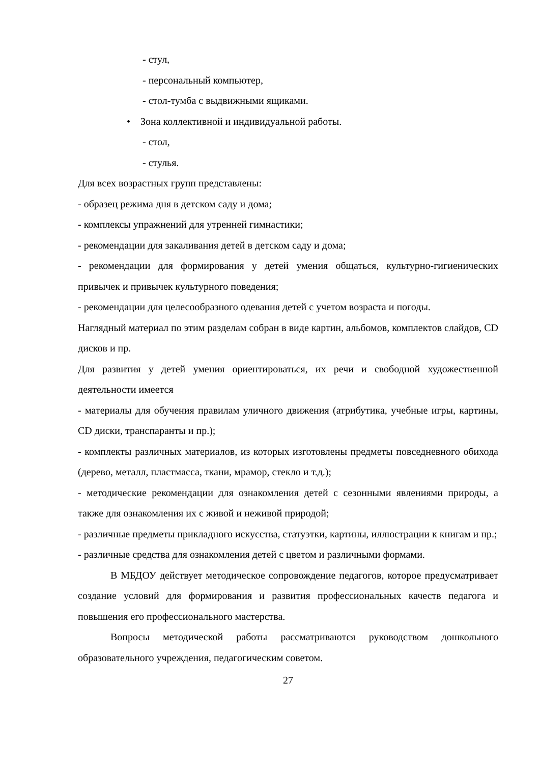- стул,
- персональный компьютер,
- стол-тумба с выдвижными ящиками.
• Зона коллективной и индивидуальной работы.
- стол,
- стулья.
Для всех возрастных групп представлены:
- образец режима дня в детском саду и дома;
- комплексы упражнений для утренней гимнастики;
- рекомендации для закаливания детей в детском саду и дома;
- рекомендации для формирования у детей умения общаться, культурно-гигиенических привычек и привычек культурного поведения;
- рекомендации для целесообразного одевания детей с учетом возраста и погоды.
Наглядный материал по этим разделам собран в виде картин, альбомов, комплектов слайдов, CD дисков и пр.
Для развития у детей умения ориентироваться, их речи и свободной художественной деятельности имеется
- материалы для обучения правилам уличного движения (атрибутика, учебные игры, картины, CD диски, транспаранты и пр.);
- комплекты различных материалов, из которых изготовлены предметы повседневного обихода (дерево, металл, пластмасса, ткани, мрамор, стекло и т.д.);
- методические рекомендации для ознакомления детей с сезонными явлениями природы, а также для ознакомления их с живой и неживой природой;
- различные предметы прикладного искусства, статуэтки, картины, иллюстрации к книгам и пр.;
- различные средства для ознакомления детей с цветом и различными формами.
В МБДОУ действует методическое сопровождение педагогов, которое предусматривает создание условий для формирования и развития профессиональных качеств педагога и повышения его профессионального мастерства.
Вопросы методической работы рассматриваются руководством дошкольного образовательного учреждения, педагогическим советом.
27